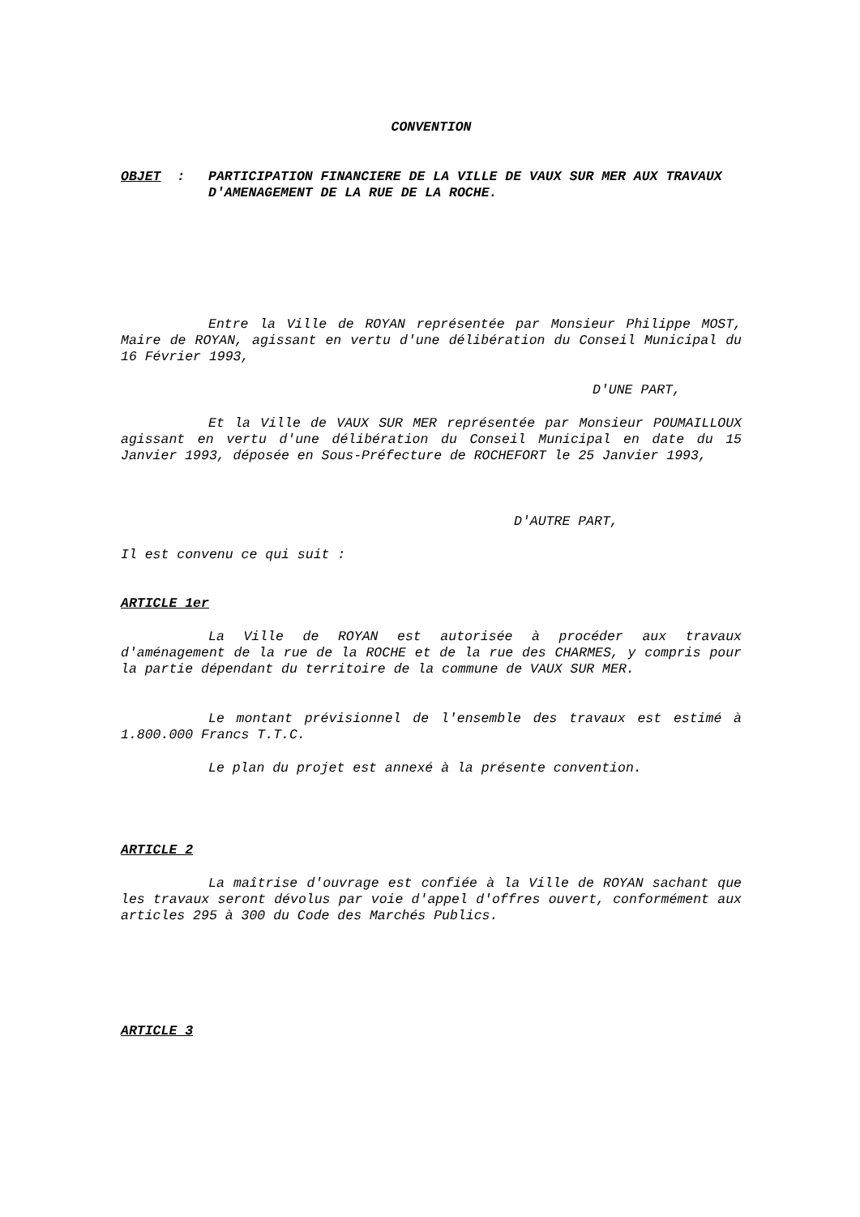CONVENTION
| OBJET : | PARTICIPATION FINANCIERE DE LA VILLE DE VAUX SUR MER AUX TRAVAUX D'AMENAGEMENT DE LA RUE DE LA ROCHE. |
Entre la Ville de ROYAN représentée par Monsieur Philippe MOST, Maire de ROYAN, agissant en vertu d'une délibération du Conseil Municipal du 16 Février 1993,
D'UNE PART,
Et la Ville de VAUX SUR MER représentée par Monsieur POUMAILLOUX agissant en vertu d'une délibération du Conseil Municipal en date du 15 Janvier 1993, déposée en Sous-Préfecture de ROCHEFORT le 25 Janvier 1993,
D'AUTRE PART,
Il est convenu ce qui suit :
ARTICLE 1er
La Ville de ROYAN est autorisée à procéder aux travaux d'aménagement de la rue de la ROCHE et de la rue des CHARMES, y compris pour la partie dépendant du territoire de la commune de VAUX SUR MER.
Le montant prévisionnel de l'ensemble des travaux est estimé à 1.800.000 Francs T.T.C.
Le plan du projet est annexé à la présente convention.
ARTICLE 2
La maîtrise d'ouvrage est confiée à la Ville de ROYAN sachant que les travaux seront dévolus par voie d'appel d'offres ouvert, conformément aux articles 295 à 300 du Code des Marchés Publics.
ARTICLE 3